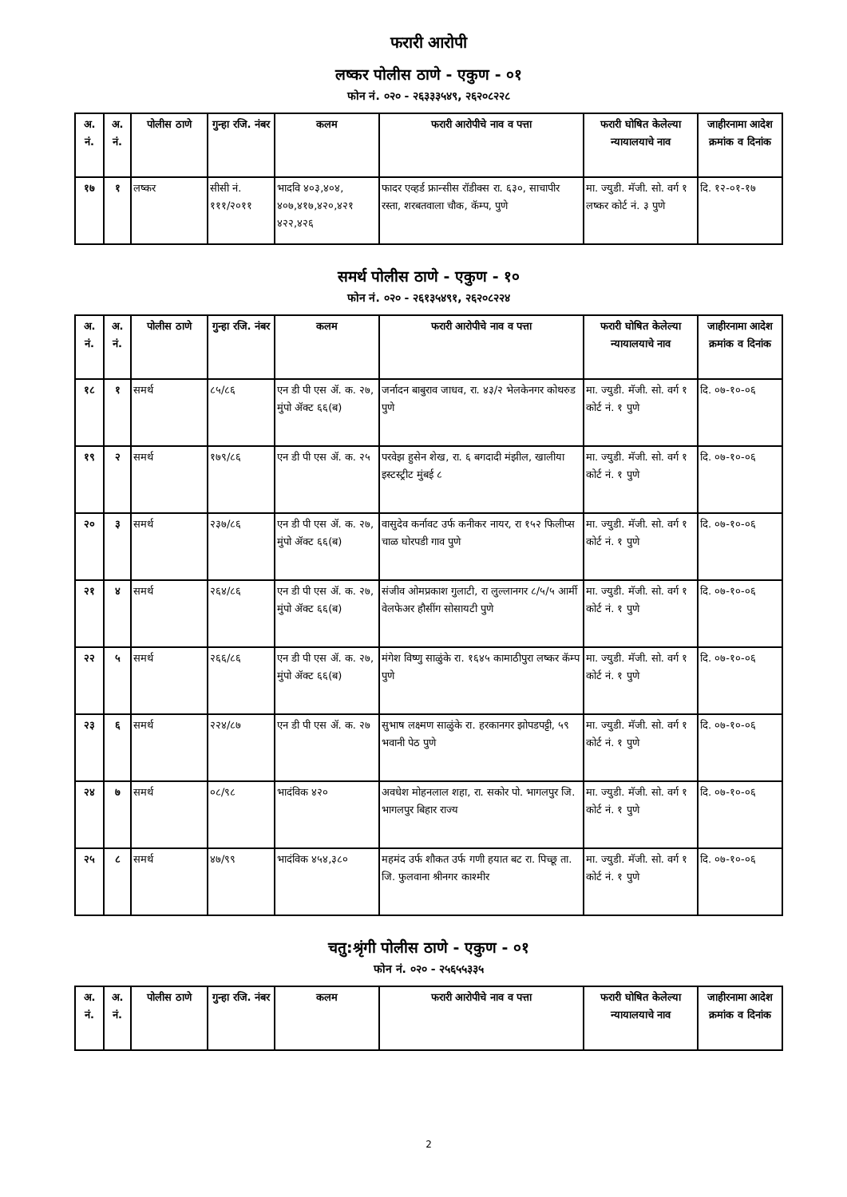फरारी आरोपी
लष्कर पोलीस ठाणे - एकुण - ०१
फोन नं. ०२० - २६३३३५४९, २६२०८२२८
| अ. नं. | अ. नं. | पोलीस ठाणे | गुन्हा रजि. नंबर | कलम | फरारी आरोपीचे नाव व पत्ता | फरारी घोषित केलेल्या न्यायालयाचे नाव | जाहीरनामा आदेश क्रमांक व दिनांक |
| --- | --- | --- | --- | --- | --- | --- | --- |
| १७ | १ | लष्कर | सीसी नं. १११/२०११ | भादवि ४०३,४०४, ४०७,४१७,४२०,४२१ ४२२,४२६ | फादर एव्हर्ड फ्रान्सीस रॉडीक्स रा. ६३०, साचापीर रस्ता, शरबतवाला चौक, कॅम्प, पुणे | मा. ज्युडी. मॅजी. सो. वर्ग १ लष्कर कोर्ट नं. ३ पुणे | दि. १२-०१-१७ |
समर्थ पोलीस ठाणे - एकुण - १०
फोन नं. ०२० - २६१३५४९१, २६२०८२२४
| अ. नं. | अ. नं. | पोलीस ठाणे | गुन्हा रजि. नंबर | कलम | फरारी आरोपीचे नाव व पत्ता | फरारी घोषित केलेल्या न्यायालयाचे नाव | जाहीरनामा आदेश क्रमांक व दिनांक |
| --- | --- | --- | --- | --- | --- | --- | --- |
| १८ | १ | समर्थ | ८५/८६ | एन डी पी एस ॲ. क. २७, मुंपो ॲक्ट ६६(ब) | जर्नादन बाबुराव जाधव, रा. ४३/२ भेलकेनगर कोथरुड पुणे | मा. ज्युडी. मॅजी. सो. वर्ग १ कोर्ट नं. १ पुणे | दि. ०७-१०-०६ |
| १९ | २ | समर्थ | १७९/८६ | एन डी पी एस ॲ. क. २५ | परवेझ हुसेन शेख, रा. ६ बगदादी मंझील, खालीया इस्टस्ट्रीट मुंबई ८ | मा. ज्युडी. मॅजी. सो. वर्ग १ कोर्ट नं. १ पुणे | दि. ०७-१०-०६ |
| २० | ३ | समर्थ | २३७/८६ | एन डी पी एस ॲ. क. २७, मुंपो ॲक्ट ६६(ब) | वासुदेव कर्नावट उर्फ कनीकर नायर, रा १५२ फिलीप्स चाळ घोरपडी गाव पुणे | मा. ज्युडी. मॅजी. सो. वर्ग १ कोर्ट नं. १ पुणे | दि. ०७-१०-०६ |
| २१ | ४ | समर्थ | २६४/८६ | एन डी पी एस ॲ. क. २७, मुंपो ॲक्ट ६६(ब) | संजीव ओमप्रकाश गुलाटी, रा लुल्लानगर ८/५/५ आर्मी वेलफेअर हौसींग सोसायटी पुणे | मा. ज्युडी. मॅजी. सो. वर्ग १ कोर्ट नं. १ पुणे | दि. ०७-१०-०६ |
| २२ | ५ | समर्थ | २६६/८६ | एन डी पी एस ॲ. क. २७, मुंपो ॲक्ट ६६(ब) | मंगेश विष्णु साळुंके रा. १६४५ कामाठीपुरा लष्कर कॅम्प पुणे | मा. ज्युडी. मॅजी. सो. वर्ग १ कोर्ट नं. १ पुणे | दि. ०७-१०-०६ |
| २३ | ६ | समर्थ | २२४/८७ | एन डी पी एस ॲ. क. २७ | सुभाष लक्ष्मण साळुंके रा. हरकानगर झोपडपट्टी, ५९ भवानी पेठ पुणे | मा. ज्युडी. मॅजी. सो. वर्ग १ कोर्ट नं. १ पुणे | दि. ०७-१०-०६ |
| २४ | ७ | समर्थ | ०८/९८ | भादंविक ४२० | अवधेश मोहनलाल शहा, रा. सकोर पो. भागलपुर जि. भागलपुर बिहार राज्य | मा. ज्युडी. मॅजी. सो. वर्ग १ कोर्ट नं. १ पुणे | दि. ०७-१०-०६ |
| २५ | ८ | समर्थ | ४७/९९ | भादंविक ४५४,३८० | महमंद उर्फ शौकत उर्फ गणी हयात बट रा. पिच्छू ता. जि. फुलवाना श्रीनगर काश्मीर | मा. ज्युडी. मॅजी. सो. वर्ग १ कोर्ट नं. १ पुणे | दि. ०७-१०-०६ |
चतु:श्रृंगी पोलीस ठाणे - एकुण - ०१
फोन नं. ०२० - २५६५५३३५
| अ. नं. | अ. नं. | पोलीस ठाणे | गुन्हा रजि. नंबर | कलम | फरारी आरोपीचे नाव व पत्ता | फरारी घोषित केलेल्या न्यायालयाचे नाव | जाहीरनामा आदेश क्रमांक व दिनांक |
| --- | --- | --- | --- | --- | --- | --- | --- |
2